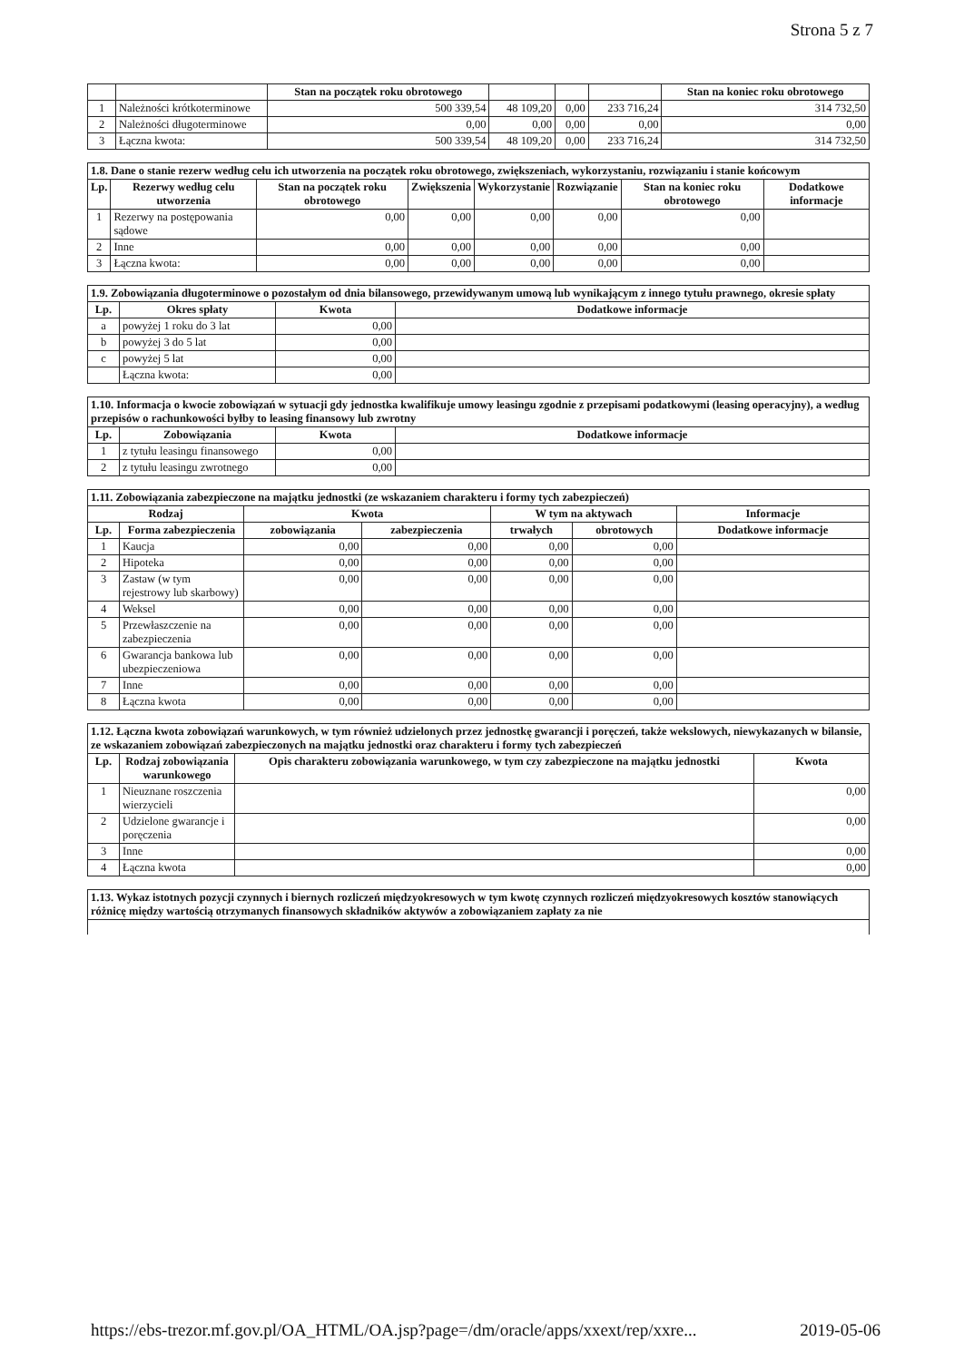Strona 5 z 7
| | | Stan na początek roku obrotowego | | | | Stan na koniec roku obrotowego |
| --- | --- | --- | --- | --- | --- | --- |
| 1 | Należności krótkoterminowe | 500 339,54 | 48 109,20 | 0,00 | 233 716,24 | 314 732,50 |
| 2 | Należności długoterminowe | 0,00 | 0,00 | 0,00 | 0,00 | 0,00 |
| 3 | Łączna kwota: | 500 339,54 | 48 109,20 | 0,00 | 233 716,24 | 314 732,50 |
| 1.8. Dane o stanie rezerw według celu ich utworzenia na początek roku obrotowego, zwiększeniach, wykorzystaniu, rozwiązaniu i stanie końcowym | | | | | | | |
| --- | --- | --- | --- | --- | --- | --- | --- |
| Lp. | Rezerwy według celu utworzenia | Stan na początek roku obrotowego | Zwiększenia | Wykorzystanie | Rozwiązanie | Stan na koniec roku obrotowego | Dodatkowe informacje |
| 1 | Rezerwy na postępowania sądowe | 0,00 | 0,00 | 0,00 | 0,00 | 0,00 | |
| 2 | Inne | 0,00 | 0,00 | 0,00 | 0,00 | 0,00 | |
| 3 | Łączna kwota: | 0,00 | 0,00 | 0,00 | 0,00 | 0,00 | |
| 1.9. Zobowiązania długoterminowe o pozostałym od dnia bilansowego, przewidywanym umową lub wynikającym z innego tytułu prawnego, okresie spłaty | | | |
| --- | --- | --- | --- |
| Lp. | Okres spłaty | Kwota | Dodatkowe informacje |
| a | powyżej 1 roku do 3 lat | 0,00 | |
| b | powyżej 3 do 5 lat | 0,00 | |
| c | powyżej 5 lat | 0,00 | |
| | Łączna kwota: | 0,00 | |
| 1.10. Informacja o kwocie zobowiązań w sytuacji gdy jednostka kwalifikuje umowy leasingu zgodnie z przepisami podatkowymi (leasing operacyjny), a według przepisów o rachunkowości byłby to leasing finansowy lub zwrotny | | | |
| --- | --- | --- | --- |
| Lp. | Zobowiązania | Kwota | Dodatkowe informacje |
| 1 | z tytułu leasingu finansowego | 0,00 | |
| 2 | z tytułu leasingu zwrotnego | 0,00 | |
| 1.11. Zobowiązania zabezpieczone na majątku jednostki (ze wskazaniem charakteru i formy tych zabezpieczeń) | | | | | | |
| --- | --- | --- | --- | --- | --- | --- |
| Rodzaj | | Kwota | | W tym na aktywach | | Informacje |
| Lp. | Forma zabezpieczenia | zobowiązania | zabezpieczenia | trwałych | obrotowych | Dodatkowe informacje |
| 1 | Kaucja | 0,00 | 0,00 | 0,00 | 0,00 | |
| 2 | Hipoteka | 0,00 | 0,00 | 0,00 | 0,00 | |
| 3 | Zastaw (w tym rejestrowy lub skarbowy) | 0,00 | 0,00 | 0,00 | 0,00 | |
| 4 | Weksel | 0,00 | 0,00 | 0,00 | 0,00 | |
| 5 | Przewłaszczenie na zabezpieczenia | 0,00 | 0,00 | 0,00 | 0,00 | |
| 6 | Gwarancja bankowa lub ubezpieczeniowa | 0,00 | 0,00 | 0,00 | 0,00 | |
| 7 | Inne | 0,00 | 0,00 | 0,00 | 0,00 | |
| 8 | Łączna kwota | 0,00 | 0,00 | 0,00 | 0,00 | |
| 1.12. Łączna kwota zobowiązań warunkowych, w tym również udzielonych przez jednostkę gwarancji i poręczeń, także wekslowych, niewykazanych w bilansie, ze wskazaniem zobowiązań zabezpieczonych na majątku jednostki oraz charakteru i formy tych zabezpieczeń | | | |
| --- | --- | --- | --- |
| Lp. | Rodzaj zobowiązania warunkowego | Opis charakteru zobowiązania warunkowego, w tym czy zabezpieczone na majątku jednostki | Kwota |
| 1 | Nieuznane roszczenia wierzycieli | | 0,00 |
| 2 | Udzielone gwarancje i poręczenia | | 0,00 |
| 3 | Inne | | 0,00 |
| 4 | Łączna kwota | | 0,00 |
| 1.13. Wykaz istotnych pozycji czynnych i biernych rozliczeń międzyokresowych w tym kwotę czynnych rozliczeń międzyokresowych kosztów stanowiących różnicę między wartością otrzymanych finansowych składników aktywów a zobowiązaniem zapłaty za nie |
| --- |
https://ebs-trezor.mf.gov.pl/OA_HTML/OA.jsp?page=/dm/oracle/apps/xxext/rep/xxre... 2019-05-06